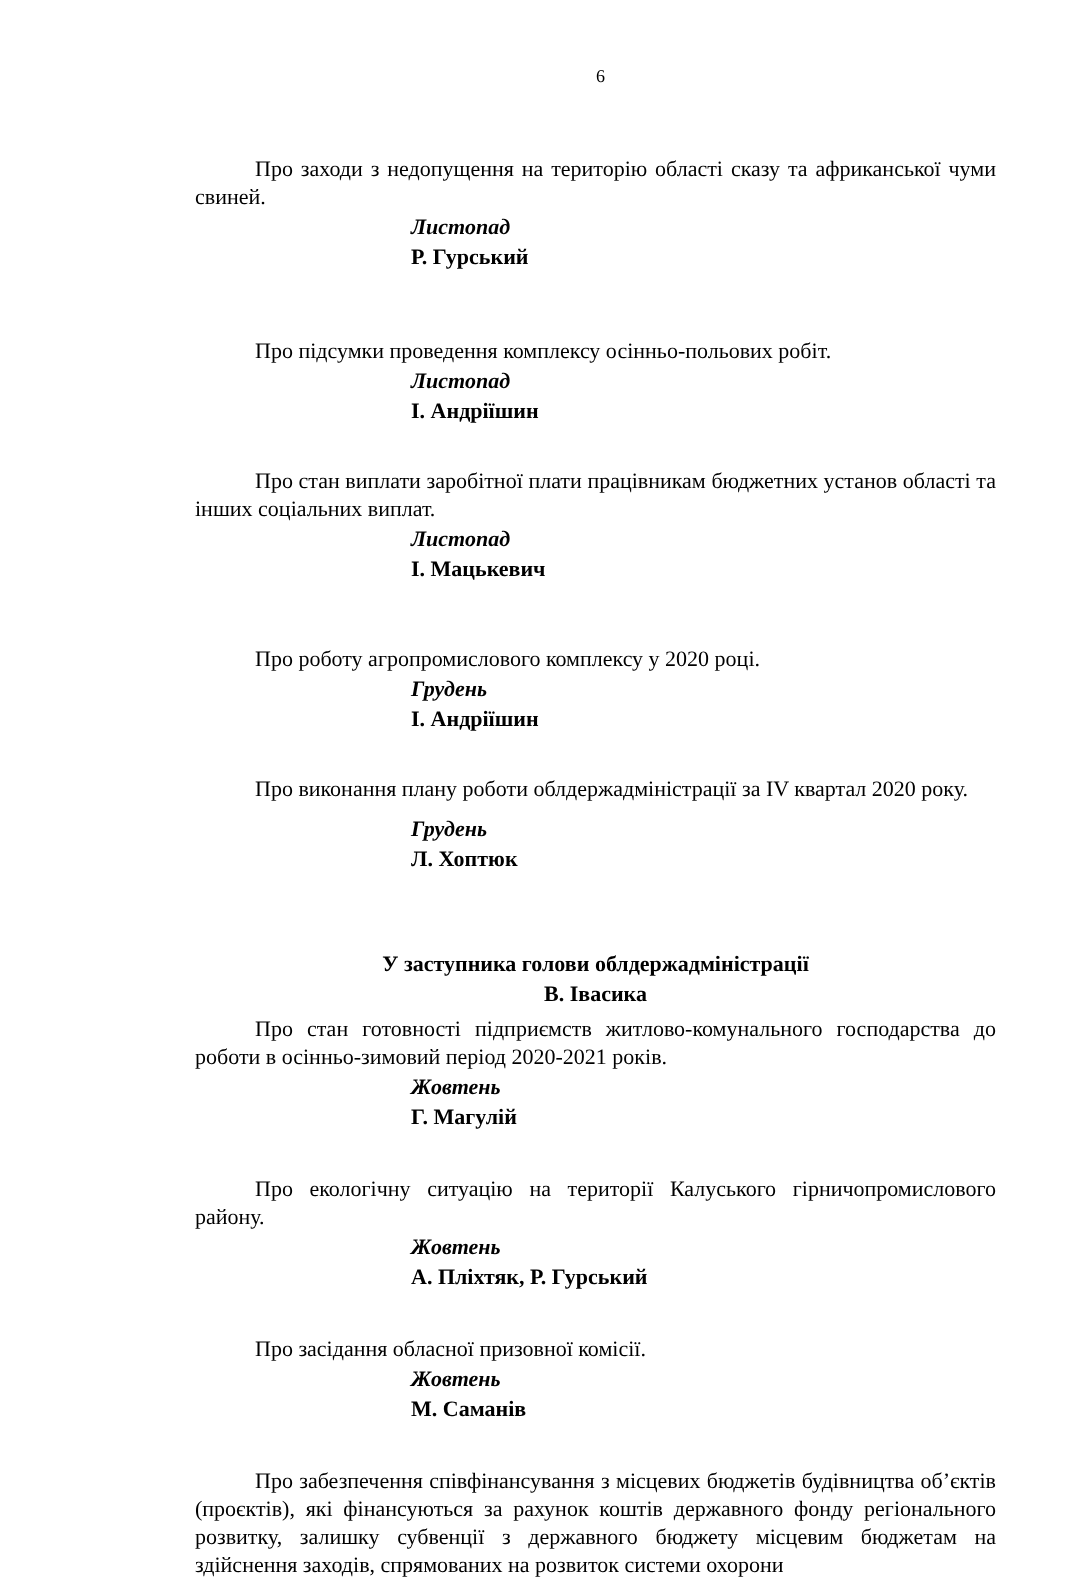6
Про заходи з недопущення на територію області сказу та африканської чуми свиней.
Листопад
Р. Гурський
Про підсумки проведення комплексу осінньо-польових робіт.
Листопад
І. Андріїшин
Про стан виплати заробітної плати працівникам бюджетних установ області та інших соціальних виплат.
Листопад
І. Мацькевич
Про роботу агропромислового комплексу у 2020 році.
Грудень
І. Андріїшин
Про виконання плану роботи облдержадміністрації за IV квартал 2020 року.
Грудень
Л. Хоптюк
У заступника голови облдержадміністрації
В. Івасика
Про стан готовності підприємств житлово-комунального господарства до роботи в осінньо-зимовий період 2020-2021 років.
Жовтень
Г. Магулій
Про екологічну ситуацію на території Калуського гірничопромислового району.
Жовтень
А. Пліхтяк, Р. Гурський
Про засідання обласної призовної комісії.
Жовтень
М. Саманів
Про забезпечення співфінансування з місцевих бюджетів будівництва об’єктів (проєктів), які фінансуються за рахунок коштів державного фонду регіонального розвитку, залишку субвенції з державного бюджету місцевим бюджетам на здійснення заходів, спрямованих на розвиток системи охорони